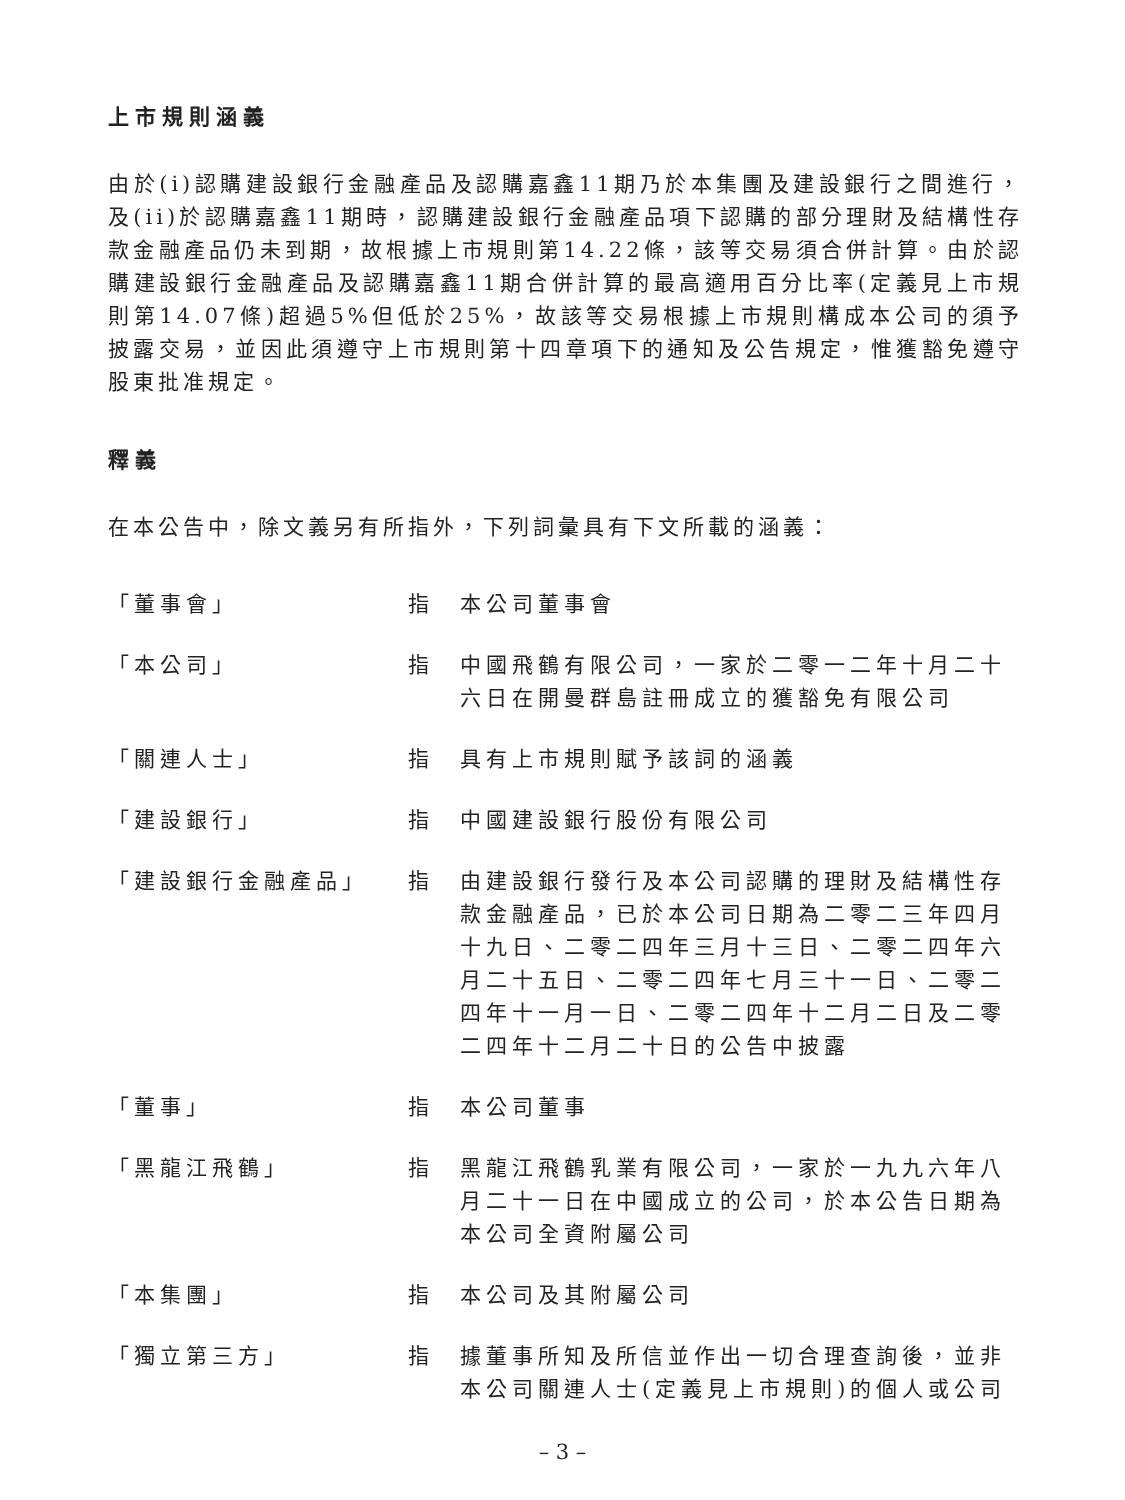上市規則涵義
由於(i)認購建設銀行金融產品及認購嘉鑫11期乃於本集團及建設銀行之間進行，及(ii)於認購嘉鑫11期時，認購建設銀行金融產品項下認購的部分理財及結構性存款金融產品仍未到期，故根據上市規則第14.22條，該等交易須合併計算。由於認購建設銀行金融產品及認購嘉鑫11期合併計算的最高適用百分比率(定義見上市規則第14.07條)超過5%但低於25%，故該等交易根據上市規則構成本公司的須予披露交易，並因此須遵守上市規則第十四章項下的通知及公告規定，惟獲豁免遵守股東批准規定。
釋義
在本公告中，除文義另有所指外，下列詞彙具有下文所載的涵義：
「董事會」 指 本公司董事會
「本公司」 指 中國飛鶴有限公司，一家於二零一二年十月二十六日在開曼群島註冊成立的獲豁免有限公司
「關連人士」 指 具有上市規則賦予該詞的涵義
「建設銀行」 指 中國建設銀行股份有限公司
「建設銀行金融產品」 指 由建設銀行發行及本公司認購的理財及結構性存款金融產品，已於本公司日期為二零二三年四月十九日、二零二四年三月十三日、二零二四年六月二十五日、二零二四年七月三十一日、二零二四年十一月一日、二零二四年十二月二日及二零二四年十二月二十日的公告中披露
「董事」 指 本公司董事
「黑龍江飛鶴」 指 黑龍江飛鶴乳業有限公司，一家於一九九六年八月二十一日在中國成立的公司，於本公告日期為本公司全資附屬公司
「本集團」 指 本公司及其附屬公司
「獨立第三方」 指 據董事所知及所信並作出一切合理查詢後，並非本公司關連人士(定義見上市規則)的個人或公司
– 3 –